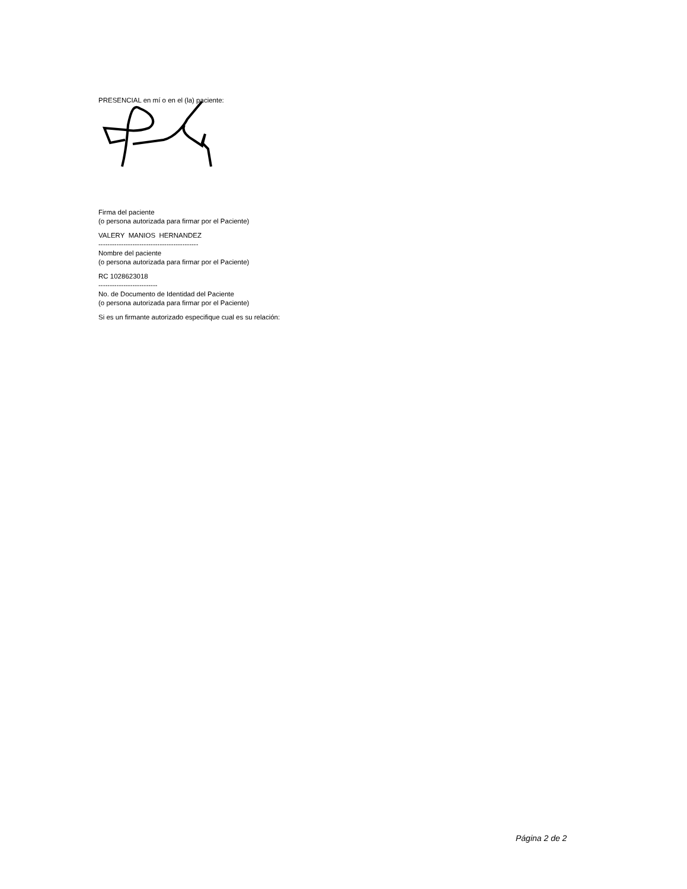PRESENCIAL en mí o en el (la) paciente:
Firma del paciente
(o persona autorizada para firmar por el Paciente)
VALERY MANIOS HERNANDEZ
--------------------------------------------
Nombre del paciente
(o persona autorizada para firmar por el Paciente)
RC 1028623018
--------------------------
No. de Documento de Identidad del Paciente
(o persona autorizada para firmar por el Paciente)
Si es un firmante autorizado especifique cual es su relación:
Página 2 de 2